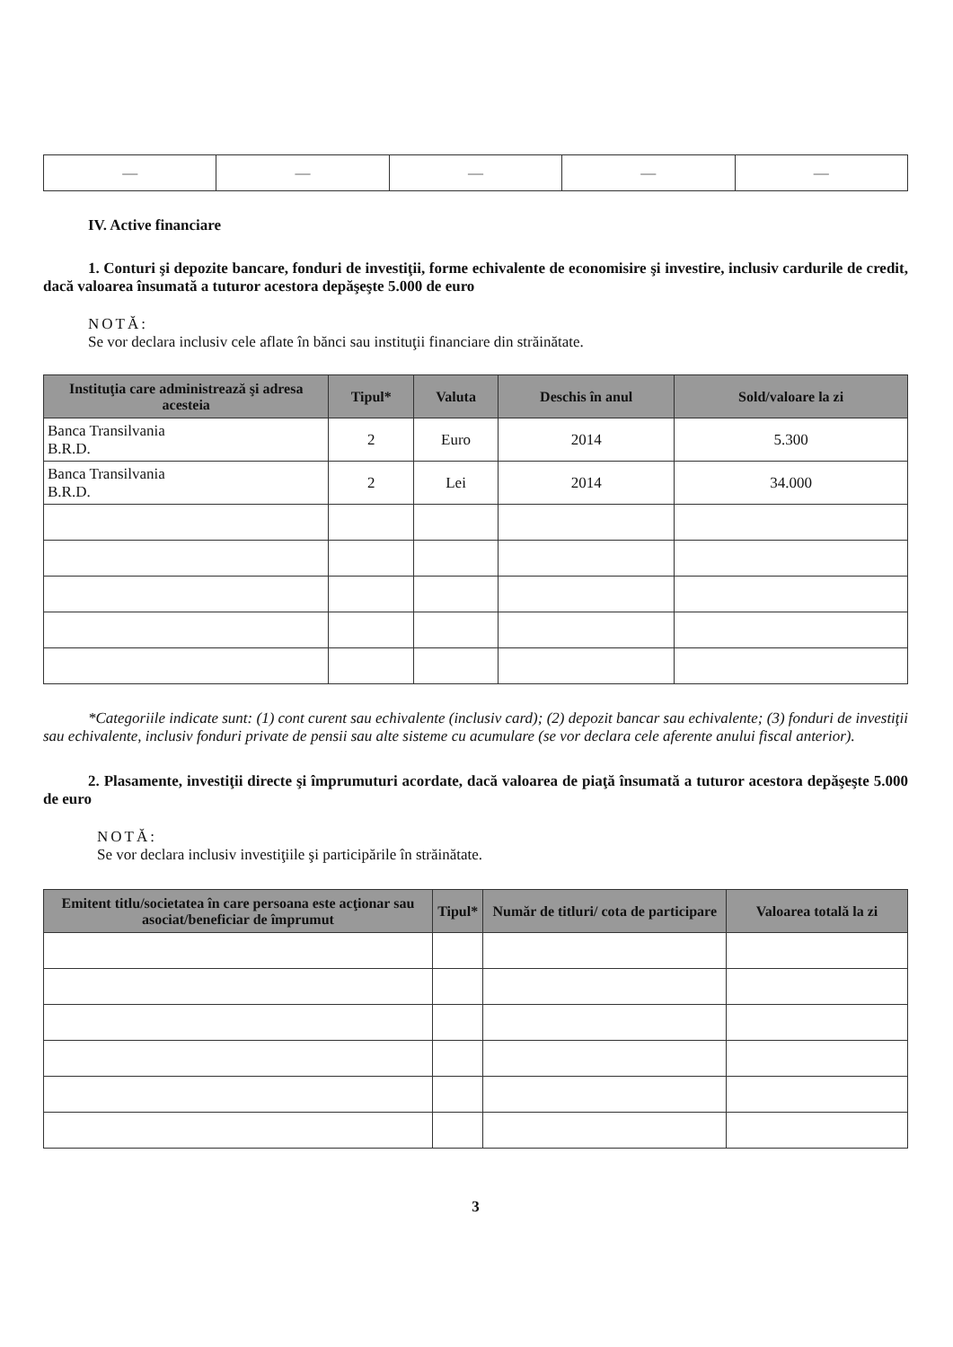| — | — | — | — | — |
IV. Active financiare
1. Conturi şi depozite bancare, fonduri de investiţii, forme echivalente de economisire şi investire, inclusiv cardurile de credit, dacă valoarea însumată a tuturor acestora depăşeşte 5.000 de euro
NOTĂ:
Se vor declara inclusiv cele aflate în bănci sau instituţii financiare din străinătate.
| Instituţia care administrează şi adresa acesteia | Tipul* | Valuta | Deschis în anul | Sold/valoare la zi |
| --- | --- | --- | --- | --- |
| Banca Transilvania B.R.D. | 2 | Euro | 2014 | 5.300 |
| Banca Transilvania B.R.D. | 2 | Lei | 2014 | 34.000 |
*Categoriile indicate sunt: (1) cont curent sau echivalente (inclusiv card); (2) depozit bancar sau echivalente; (3) fonduri de investiţii sau echivalente, inclusiv fonduri private de pensii sau alte sisteme cu acumulare (se vor declara cele aferente anului fiscal anterior).
2. Plasamente, investiţii directe şi împrumuturi acordate, dacă valoarea de piaţă însumată a tuturor acestora depăşeşte 5.000 de euro
NOTĂ:
Se vor declara inclusiv investiţiile şi participările în străinătate.
| Emitent titlu/societatea în care persoana este acţionar sau asociat/beneficiar de împrumut | Tipul* | Număr de titluri/ cota de participare | Valoarea totală la zi |
| --- | --- | --- | --- |
3